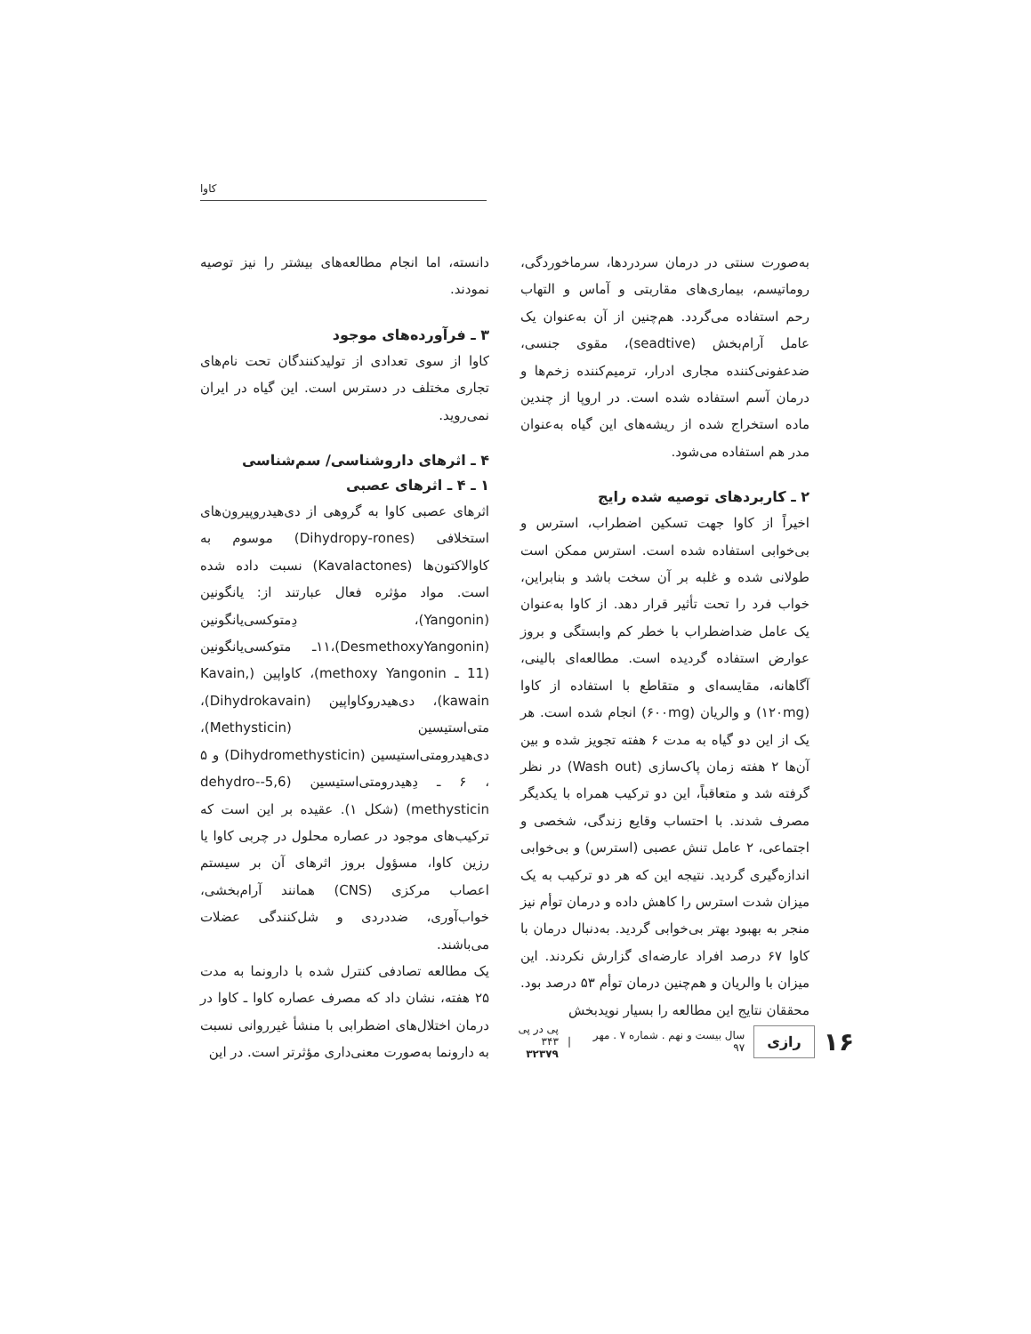کاوا
به‌صورت سنتی در درمان سردردها، سرماخوردگی، روماتیسم، بیماری‌های مقاربتی و آماس و التهاب رحم استفاده می‌گردد. هم‌چنین از آن به‌عنوان یک عامل آرام‌بخش (seadtive)، مقوی جنسی، ضدعفونی‌کننده مجاری ادرار، ترمیم‌کننده زخم‌ها و درمان آسم استفاده شده است. در اروپا از چندین ماده استخراج شده از ریشه‌های این گیاه به‌عنوان مدر هم استفاده می‌شود.
۲ ـ کاربردهای توصیه شده رایج
اخیراً از کاوا جهت تسکین اضطراب، استرس و بی‌خوابی استفاده شده است. استرس ممکن است طولانی شده و غلبه بر آن سخت باشد و بنابراین، خواب فرد را تحت تأثیر قرار دهد. از کاوا به‌عنوان یک عامل ضداضطراب با خطر کم وابستگی و بروز عوارض استفاده گردیده است. مطالعه‌ای بالینی، آگاهانه، مقایسه‌ای و متقاطع با استفاده از کاوا (۱۲۰mg) و والریان (۶۰۰mg) انجام شده است. هر یک از این دو گیاه به مدت ۶ هفته تجویز شده و بین آن‌ها ۲ هفته زمان پاک‌سازی (Wash out) در نظر گرفته شد و متعاقباً، این دو ترکیب همراه با یکدیگر مصرف شدند. با احتساب وقایع زندگی، شخصی و اجتماعی، ۲ عامل تنش عصبی (استرس) و بی‌خوابی اندازه‌گیری گردید. نتیجه این که هر دو ترکیب به یک میزان شدت استرس را کاهش داده و درمان توأم نیز منجر به بهبود بهتر بی‌خوابی گردید. به‌دنبال درمان با کاوا ۶۷ درصد افراد عارضه‌ای گزارش نکردند. این میزان با والریان و هم‌چنین درمان توأم ۵۳ درصد بود. محققان نتایج این مطالعه را بسیار نویدبخش
دانسته، اما انجام مطالعه‌های بیشتر را نیز توصیه نمودند.
۳ ـ فرآورده‌های موجود
کاوا از سوی تعدادی از تولیدکنندگان تحت نام‌های تجاری مختلف در دسترس است. این گیاه در ایران نمی‌روید.
۴ ـ اثرهای داروشناسی/ سم‌شناسی
۱ ـ ۴ ـ اثرهای عصبی
اثرهای عصبی کاوا به گروهی از دی‌هیدروپیرون‌های استخلافی (Dihydropy-rones) موسوم به کاوالاکتون‌ها (Kavalactones) نسبت داده شده است. مواد مؤثره فعال عبارتند از: یانگونین (Yangonin)، دِمتوکسی‌یانگونین (DesmethoxyYangonin)،۱۱ـ متوکسی‌یانگونین (11 ـ methoxy Yangonin)، کاواپین (Kavain, kawain)، دی‌هیدروکاواپین (Dihydrokavain)، متی‌استیسین (Methysticin)، دی‌هیدرومتی‌استیسین (Dihydromethysticin) و ۵ ، ۶ ـ دِهیدرومتی‌استیسین (5,6-dehydro-methysticin) (شکل ۱). عقیده بر این است که ترکیب‌های موجود در عصاره محلول در چربی کاوا یا رزین کاوا، مسؤول بروز اثرهای آن بر سیستم اعصاب مرکزی (CNS) همانند آرام‌بخشی، خواب‌آوری، ضددردی و شل‌کنندگی عضلات می‌باشند.
یک مطالعه تصادفی کنترل شده با دارونما به مدت ۲۵ هفته، نشان داد که مصرف عصاره کاوا ـ کاوا در درمان اختلال‌های اضطرابی با منشأ غیرروانی نسبت به دارونما به‌صورت معنی‌داری مؤثرتر است. در این
۱۶ رازی سال بیست و نهم . شماره ۷ . مهر ۹۷ | پی در پی ۳۴۳
۳۲۳۷۹